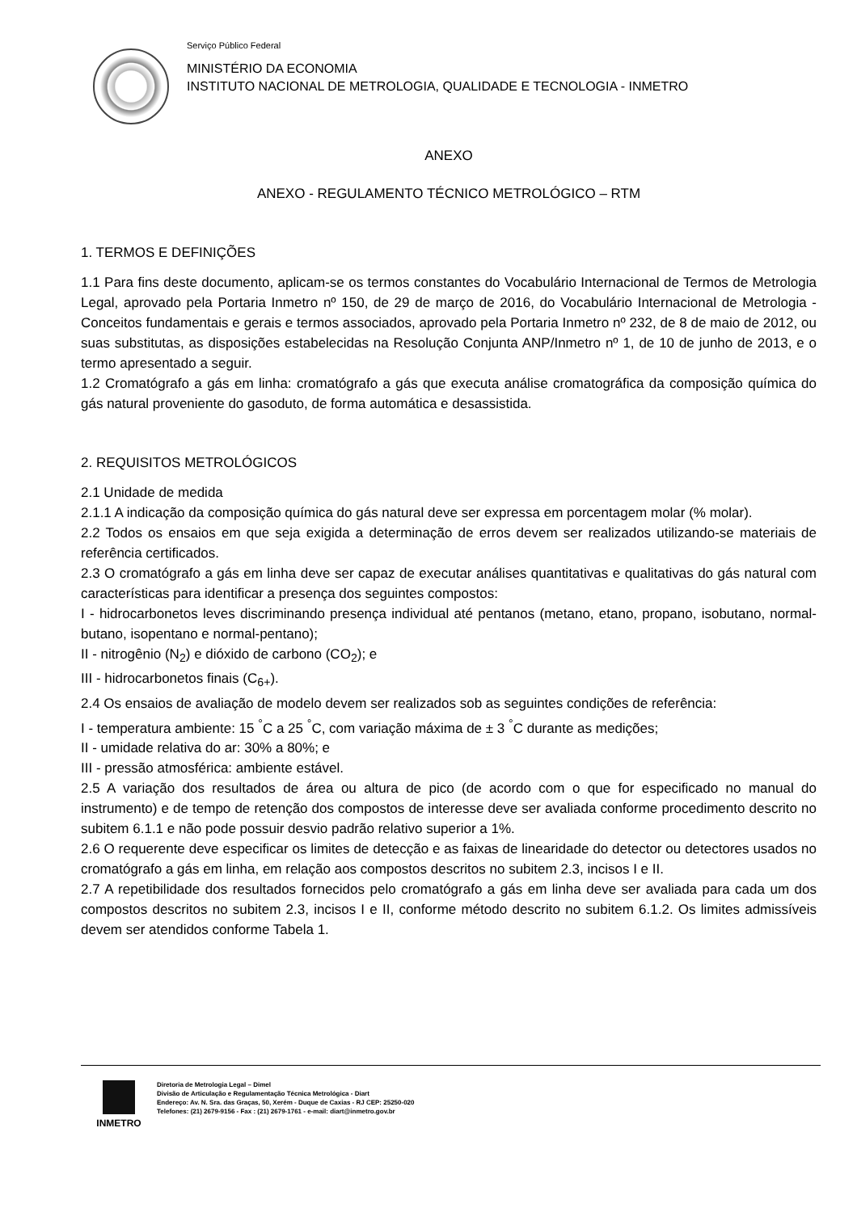Serviço Público Federal
MINISTÉRIO DA ECONOMIA
INSTITUTO NACIONAL DE METROLOGIA, QUALIDADE E TECNOLOGIA - INMETRO
ANEXO
ANEXO - REGULAMENTO TÉCNICO METROLÓGICO – RTM
1. TERMOS E DEFINIÇÕES
1.1 Para fins deste documento, aplicam-se os termos constantes do Vocabulário Internacional de Termos de Metrologia Legal, aprovado pela Portaria Inmetro nº 150, de 29 de março de 2016, do Vocabulário Internacional de Metrologia - Conceitos fundamentais e gerais e termos associados, aprovado pela Portaria Inmetro nº 232, de 8 de maio de 2012, ou suas substitutas, as disposições estabelecidas na Resolução Conjunta ANP/Inmetro nº 1, de 10 de junho de 2013, e o termo apresentado a seguir.
1.2 Cromatógrafo a gás em linha: cromatógrafo a gás que executa análise cromatográfica da composição química do gás natural proveniente do gasoduto, de forma automática e desassistida.
2. REQUISITOS METROLÓGICOS
2.1 Unidade de medida
2.1.1 A indicação da composição química do gás natural deve ser expressa em porcentagem molar (% molar).
2.2 Todos os ensaios em que seja exigida a determinação de erros devem ser realizados utilizando-se materiais de referência certificados.
2.3 O cromatógrafo a gás em linha deve ser capaz de executar análises quantitativas e qualitativas do gás natural com características para identificar a presença dos seguintes compostos:
I - hidrocarbonetos leves discriminando presença individual até pentanos (metano, etano, propano, isobutano, normal-butano, isopentano e normal-pentano);
II - nitrogênio (N<sub>2</sub>) e dióxido de carbono (CO<sub>2</sub>); e
III - hidrocarbonetos finais (C<sub>6+</sub>).
2.4 Os ensaios de avaliação de modelo devem ser realizados sob as seguintes condições de referência:
I - temperatura ambiente: 15 <sup>°</sup>C a 25 <sup>°</sup>C, com variação máxima de ± 3 <sup>°</sup>C durante as medições;
II - umidade relativa do ar: 30% a 80%; e
III - pressão atmosférica: ambiente estável.
2.5 A variação dos resultados de área ou altura de pico (de acordo com o que for especificado no manual do instrumento) e de tempo de retenção dos compostos de interesse deve ser avaliada conforme procedimento descrito no subitem 6.1.1 e não pode possuir desvio padrão relativo superior a 1%.
2.6 O requerente deve especificar os limites de detecção e as faixas de linearidade do detector ou detectores usados no cromatógrafo a gás em linha, em relação aos compostos descritos no subitem 2.3, incisos I e II.
2.7 A repetibilidade dos resultados fornecidos pelo cromatógrafo a gás em linha deve ser avaliada para cada um dos compostos descritos no subitem 2.3, incisos I e II, conforme método descrito no subitem 6.1.2. Os limites admissíveis devem ser atendidos conforme Tabela 1.
INMETRO
Diretoria de Metrologia Legal – Dimel
Divisão de Articulação e Regulamentação Técnica Metrológica - Diart
Endereço: Av. N. Sra. das Graças, 50, Xerém - Duque de Caxias - RJ CEP: 25250-020
Telefones: (21) 2679-9156 - Fax : (21) 2679-1761 - e-mail: diart@inmetro.gov.br